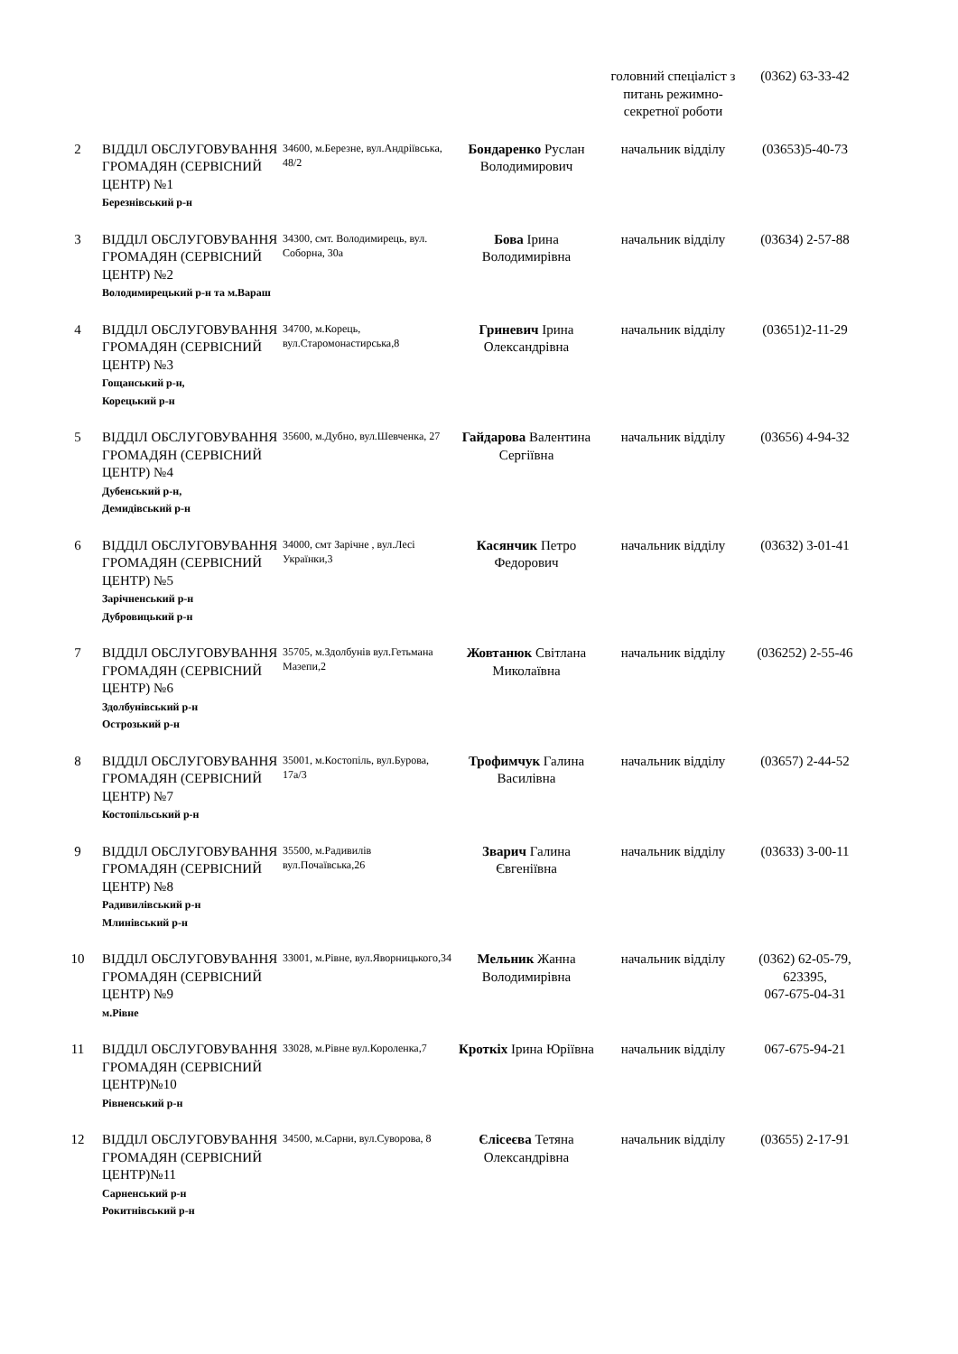| | | | | головний спеціаліст з питань режимно-секретної роботи | (0362) 63-33-42 |
| 2 | ВІДДІЛ ОБСЛУГОВУВАННЯ ГРОМАДЯН (СЕРВІСНИЙ ЦЕНТР) №1 Березнівський р-н | 34600, м.Березне, вул.Андріївська, 48/2 | Бондаренко Руслан Володимирович | начальник відділу | (03653)5-40-73 |
| 3 | ВІДДІЛ ОБСЛУГОВУВАННЯ ГРОМАДЯН (СЕРВІСНИЙ ЦЕНТР) №2 Володимирецький р-н та м.Вараш | 34300, смт. Володимирець, вул. Соборна, 30а | Бова Ірина Володимирівна | начальник відділу | (03634) 2-57-88 |
| 4 | ВІДДІЛ ОБСЛУГОВУВАННЯ ГРОМАДЯН (СЕРВІСНИЙ ЦЕНТР) №3 Гощанський р-н, Корецький р-н | 34700, м.Корець, вул.Старомонастирська,8 | Гриневич Ірина Олександрівна | начальник відділу | (03651)2-11-29 |
| 5 | ВІДДІЛ ОБСЛУГОВУВАННЯ ГРОМАДЯН (СЕРВІСНИЙ ЦЕНТР) №4 Дубенський р-н, Демидівський р-н | 35600, м.Дубно, вул.Шевченка, 27 | Гайдарова Валентина Сергіївна | начальник відділу | (03656) 4-94-32 |
| 6 | ВІДДІЛ ОБСЛУГОВУВАННЯ ГРОМАДЯН (СЕРВІСНИЙ ЦЕНТР) №5 Зарічненський р-н Дубровицький р-н | 34000, смт Зарічне , вул.Лесі Українки,3 | Касянчик Петро Федорович | начальник відділу | (03632) 3-01-41 |
| 7 | ВІДДІЛ ОБСЛУГОВУВАННЯ ГРОМАДЯН (СЕРВІСНИЙ ЦЕНТР) №6 Здолбунівський р-н Острозький р-н | 35705, м.Здолбунів вул.Гетьмана Мазепи,2 | Жовтанюк Світлана Миколаївна | начальник відділу | (036252) 2-55-46 |
| 8 | ВІДДІЛ ОБСЛУГОВУВАННЯ ГРОМАДЯН (СЕРВІСНИЙ ЦЕНТР) №7 Костопільський р-н | 35001, м.Костопіль, вул.Бурова, 17а/3 | Трофимчук Галина Василівна | начальник відділу | (03657) 2-44-52 |
| 9 | ВІДДІЛ ОБСЛУГОВУВАННЯ ГРОМАДЯН (СЕРВІСНИЙ ЦЕНТР) №8 Радивилівський р-н Млинівський р-н | 35500, м.Радивилів вул.Почаївська,26 | Зварич Галина Євгеніївна | начальник відділу | (03633) 3-00-11 |
| 10 | ВІДДІЛ ОБСЛУГОВУВАННЯ ГРОМАДЯН (СЕРВІСНИЙ ЦЕНТР) №9 м.Рівне | 33001, м.Рівне, вул.Яворницького,34 | Мельник Жанна Володимирівна | начальник відділу | (0362) 62-05-79, 623395, 067-675-04-31 |
| 11 | ВІДДІЛ ОБСЛУГОВУВАННЯ ГРОМАДЯН (СЕРВІСНИЙ ЦЕНТР)№10 Рівненський р-н | 33028, м.Рівне вул.Короленка,7 | Кроткіх Ірина Юріївна | начальник відділу | 067-675-94-21 |
| 12 | ВІДДІЛ ОБСЛУГОВУВАННЯ ГРОМАДЯН (СЕРВІСНИЙ ЦЕНТР)№11 Сарненський р-н Рокитнівський р-н | 34500, м.Сарни, вул.Суворова, 8 | Єлісеєва Тетяна Олександрівна | начальник відділу | (03655) 2-17-91 |